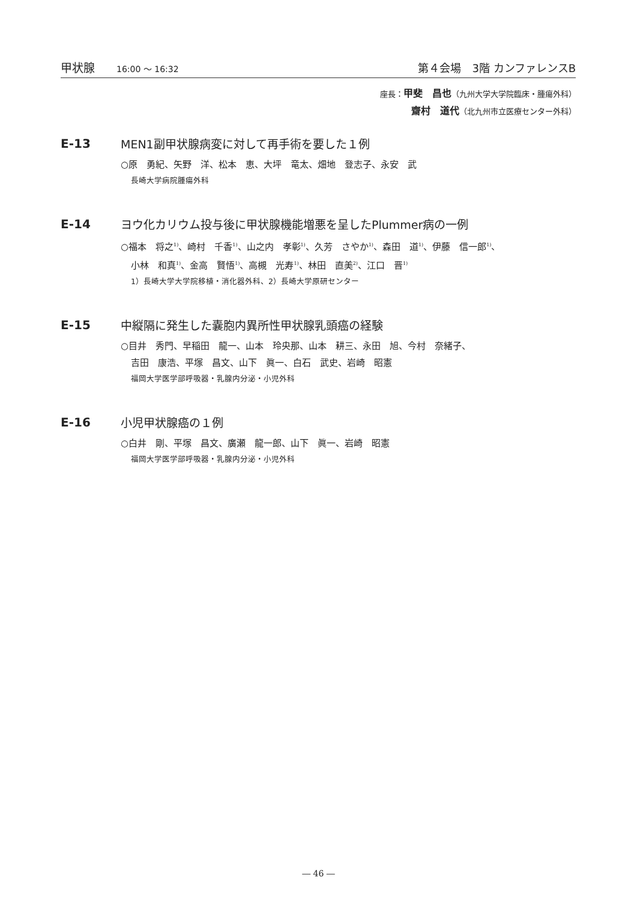甲状腺 16:00 ～ 16:32
第４会場　3階 カンファレンスB
座長：甲斐　昌也（九州大学大学院臨床・腫瘍外科）
齋村　道代（北九州市立医療センター外科）
E-13 MEN1副甲状腺病変に対して再手術を要した１例
○原　勇紀、矢野　洋、松本　恵、大坪　竜太、畑地　登志子、永安　武
長崎大学病院腫瘍外科
E-14 ヨウ化カリウム投与後に甲状腺機能増悪を呈したPlummer病の一例
○福本　将之<sup>1)</sup>、崎村　千香<sup>1)</sup>、山之内　孝彰<sup>1)</sup>、久芳　さやか<sup>1)</sup>、森田　道<sup>1)</sup>、伊藤　信一郎<sup>1)</sup>、
小林　和真<sup>1)</sup>、金高　賢悟<sup>1)</sup>、高槻　光寿<sup>1)</sup>、林田　直美<sup>2)</sup>、江口　晋<sup>1)</sup>
1）長崎大学大学院移植・消化器外科、2）長崎大学原研センター
E-15 中縦隔に発生した嚢胞内異所性甲状腺乳頭癌の経験
○目井　秀門、早稲田　龍一、山本　玲央那、山本　耕三、永田　旭、今村　奈緒子、
吉田　康浩、平塚　昌文、山下　眞一、白石　武史、岩崎　昭憲
福岡大学医学部呼吸器・乳腺内分泌・小児外科
E-16 小児甲状腺癌の１例
○白井　剛、平塚　昌文、廣瀬　龍一郎、山下　眞一、岩崎　昭憲
福岡大学医学部呼吸器・乳腺内分泌・小児外科
― 46 ―